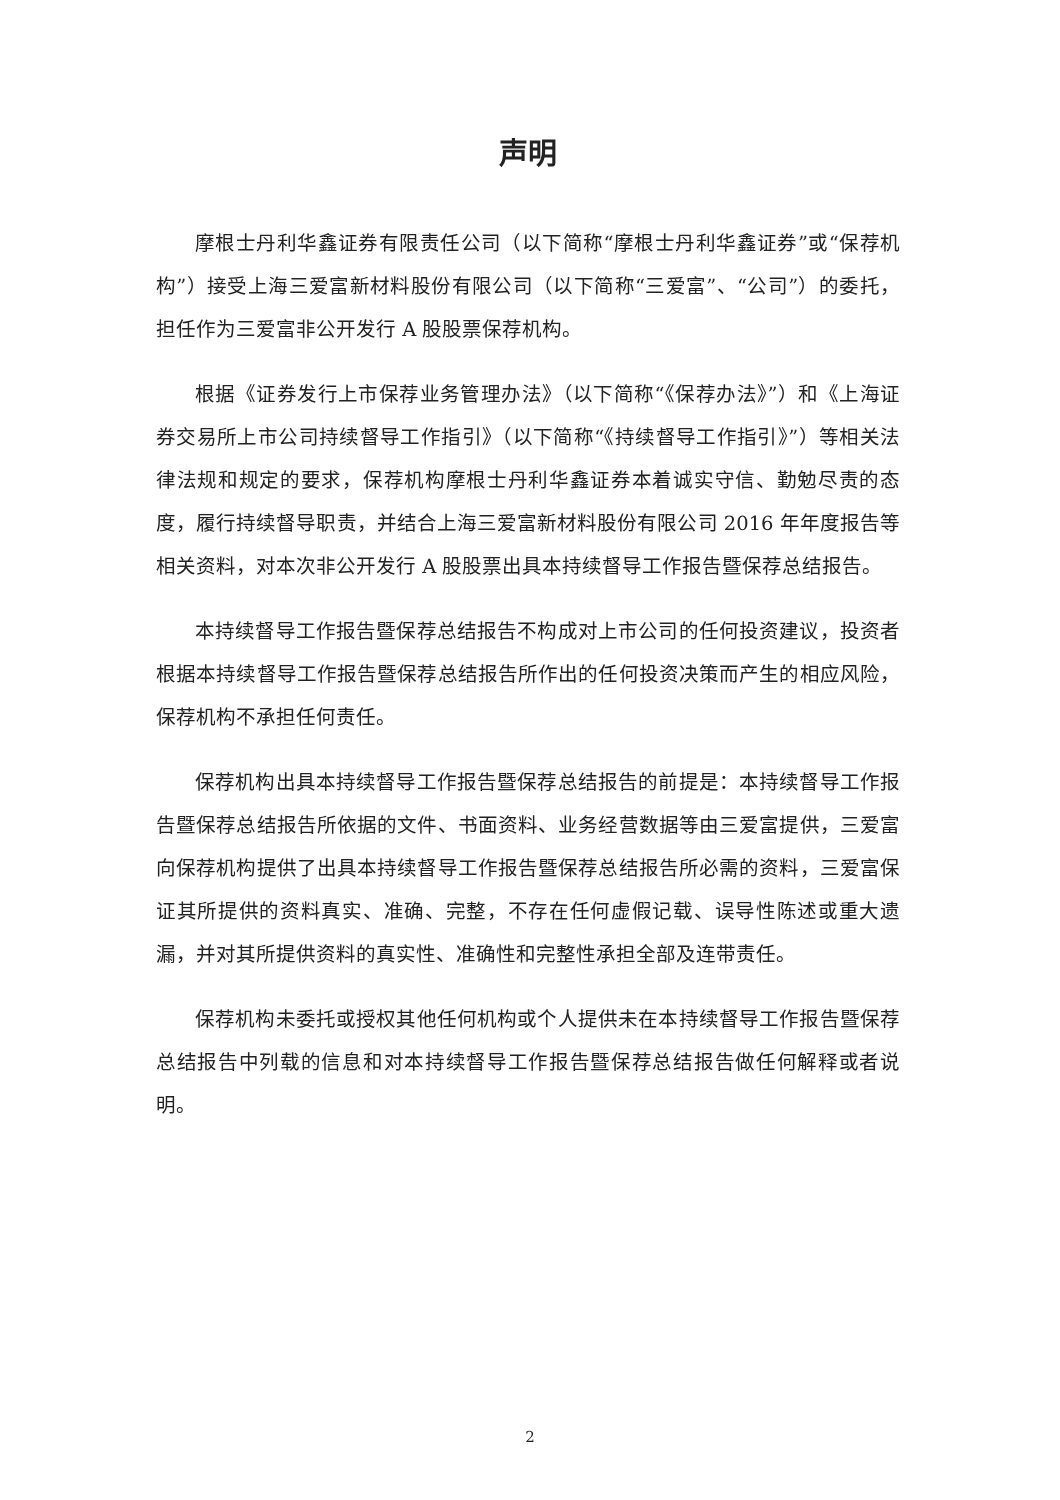声明
摩根士丹利华鑫证券有限责任公司（以下简称“摩根士丹利华鑫证券”或“保荐机构”）接受上海三爱富新材料股份有限公司（以下简称“三爱富”、“公司”）的委托，担任作为三爱富非公开发行 A 股股票保荐机构。
根据《证券发行上市保荐业务管理办法》（以下简称“《保荐办法》”）和《上海证券交易所上市公司持续督导工作指引》（以下简称“《持续督导工作指引》”）等相关法律法规和规定的要求，保荐机构摩根士丹利华鑫证券本着诚实守信、勤勉尽责的态度，履行持续督导职责，并结合上海三爱富新材料股份有限公司 2016 年年度报告等相关资料，对本次非公开发行 A 股股票出具本持续督导工作报告暨保荐总结报告。
本持续督导工作报告暨保荐总结报告不构成对上市公司的任何投资建议，投资者根据本持续督导工作报告暨保荐总结报告所作出的任何投资决策而产生的相应风险，保荐机构不承担任何责任。
保荐机构出具本持续督导工作报告暨保荐总结报告的前提是：本持续督导工作报告暨保荐总结报告所依据的文件、书面资料、业务经营数据等由三爱富提供，三爱富向保荐机构提供了出具本持续督导工作报告暨保荐总结报告所必需的资料，三爱富保证其所提供的资料真实、准确、完整，不存在任何虚假记载、误导性陈述或重大遗漏，并对其所提供资料的真实性、准确性和完整性承担全部及连带责任。
保荐机构未委托或授权其他任何机构或个人提供未在本持续督导工作报告暨保荐总结报告中列载的信息和对本持续督导工作报告暨保荐总结报告做任何解释或者说明。
2